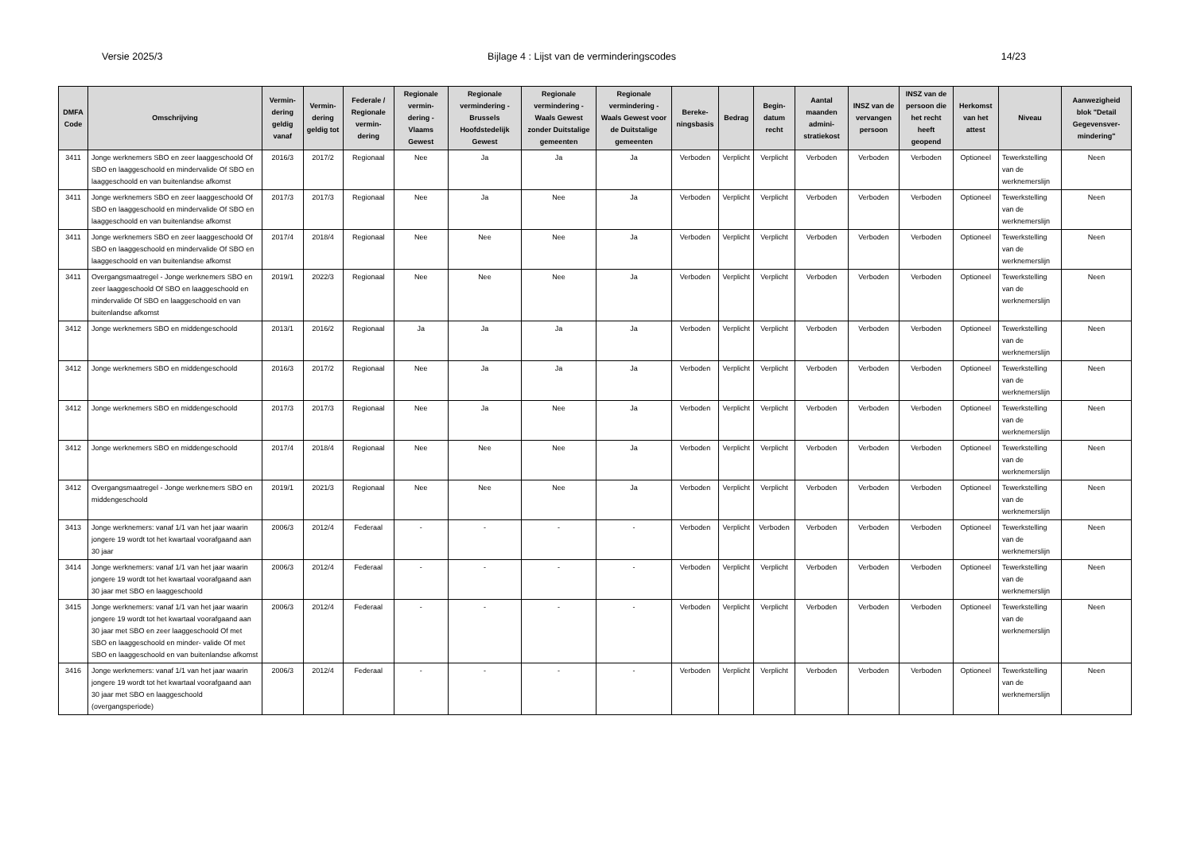Versie 2025/3 Bijlage 4 : Lijst van de verminderingscodes 14/23
| DMFA Code | Omschrijving | Vermin-dering geldig vanaf | Vermin-dering geldig tot | Federale / Regionale vermin-dering | Regionale vermin-dering - Vlaams Gewest | Regionale vermindering - Brussels Hoofdstedelijk Gewest | Regionale vermindering - Waals Gewest zonder Duitstalige gemeenten | Regionale vermindering - Waals Gewest voor de Duitstalige gemeenten | Bereke-ningsbasis | Bedrag | Begin-datum recht | Aantal maanden admini-stratiekost | INSZ van de vervangen persoon | INSZ van de persoon die het recht heeft geopend | Herkomst van het attest | Niveau | Aanwezigheid blok "Detail Gegevensver-mindering" |
| --- | --- | --- | --- | --- | --- | --- | --- | --- | --- | --- | --- | --- | --- | --- | --- | --- | --- |
| 3411 | Jonge werknemers SBO en zeer laaggeschoold Of SBO en laaggeschoold en mindervalide Of SBO en laaggeschoold en van buitenlandse afkomst | 2016/3 | 2017/2 | Regionaal | Nee | Ja | Ja | Ja | Verboden | Verplicht | Verplicht | Verboden | Verboden | Verboden | Optioneel | Tewerkstelling van de werknemerslijn | Neen |
| 3411 | Jonge werknemers SBO en zeer laaggeschoold Of SBO en laaggeschoold en mindervalide Of SBO en laaggeschoold en van buitenlandse afkomst | 2017/3 | 2017/3 | Regionaal | Nee | Ja | Nee | Ja | Verboden | Verplicht | Verplicht | Verboden | Verboden | Verboden | Optioneel | Tewerkstelling van de werknemerslijn | Neen |
| 3411 | Jonge werknemers SBO en zeer laaggeschoold Of SBO en laaggeschoold en mindervalide Of SBO en laaggeschoold en van buitenlandse afkomst | 2017/4 | 2018/4 | Regionaal | Nee | Nee | Nee | Ja | Verboden | Verplicht | Verplicht | Verboden | Verboden | Verboden | Optioneel | Tewerkstelling van de werknemerslijn | Neen |
| 3411 | Overgangsmaatregel - Jonge werknemers SBO en zeer laaggeschoold Of SBO en laaggeschoold en mindervalide Of SBO en laaggeschoold en van buitenlandse afkomst | 2019/1 | 2022/3 | Regionaal | Nee | Nee | Nee | Ja | Verboden | Verplicht | Verplicht | Verboden | Verboden | Verboden | Optioneel | Tewerkstelling van de werknemerslijn | Neen |
| 3412 | Jonge werknemers SBO en middengeschoold | 2013/1 | 2016/2 | Regionaal | Ja | Ja | Ja | Ja | Verboden | Verplicht | Verplicht | Verboden | Verboden | Verboden | Optioneel | Tewerkstelling van de werknemerslijn | Neen |
| 3412 | Jonge werknemers SBO en middengeschoold | 2016/3 | 2017/2 | Regionaal | Nee | Ja | Ja | Ja | Verboden | Verplicht | Verplicht | Verboden | Verboden | Verboden | Optioneel | Tewerkstelling van de werknemerslijn | Neen |
| 3412 | Jonge werknemers SBO en middengeschoold | 2017/3 | 2017/3 | Regionaal | Nee | Ja | Nee | Ja | Verboden | Verplicht | Verplicht | Verboden | Verboden | Verboden | Optioneel | Tewerkstelling van de werknemerslijn | Neen |
| 3412 | Jonge werknemers SBO en middengeschoold | 2017/4 | 2018/4 | Regionaal | Nee | Nee | Nee | Ja | Verboden | Verplicht | Verplicht | Verboden | Verboden | Verboden | Optioneel | Tewerkstelling van de werknemerslijn | Neen |
| 3412 | Overgangsmaatregel - Jonge werknemers SBO en middengeschoold | 2019/1 | 2021/3 | Regionaal | Nee | Nee | Nee | Ja | Verboden | Verplicht | Verplicht | Verboden | Verboden | Verboden | Optioneel | Tewerkstelling van de werknemerslijn | Neen |
| 3413 | Jonge werknemers: vanaf 1/1 van het jaar waarin jongere 19 wordt tot het kwartaal voorafgaand aan 30 jaar | 2006/3 | 2012/4 | Federaal | - | - | - | - | Verboden | Verplicht | Verboden | Verboden | Verboden | Verboden | Optioneel | Tewerkstelling van de werknemerslijn | Neen |
| 3414 | Jonge werknemers: vanaf 1/1 van het jaar waarin jongere 19 wordt tot het kwartaal voorafgaand aan 30 jaar met SBO en laaggeschoold | 2006/3 | 2012/4 | Federaal | - | - | - | - | Verboden | Verplicht | Verplicht | Verboden | Verboden | Verboden | Optioneel | Tewerkstelling van de werknemerslijn | Neen |
| 3415 | Jonge werknemers: vanaf 1/1 van het jaar waarin jongere 19 wordt tot het kwartaal voorafgaand aan 30 jaar met SBO en zeer laaggeschoold Of met SBO en laaggeschoold en minder- valide Of met SBO en laaggeschoold en van buitenlandse afkomst | 2006/3 | 2012/4 | Federaal | - | - | - | - | Verboden | Verplicht | Verplicht | Verboden | Verboden | Verboden | Optioneel | Tewerkstelling van de werknemerslijn | Neen |
| 3416 | Jonge werknemers: vanaf 1/1 van het jaar waarin jongere 19 wordt tot het kwartaal voorafgaand aan 30 jaar met SBO en laaggeschoold (overgangsperiode) | 2006/3 | 2012/4 | Federaal | - | - | - | - | Verboden | Verplicht | Verplicht | Verboden | Verboden | Verboden | Optioneel | Tewerkstelling van de werknemerslijn | Neen |